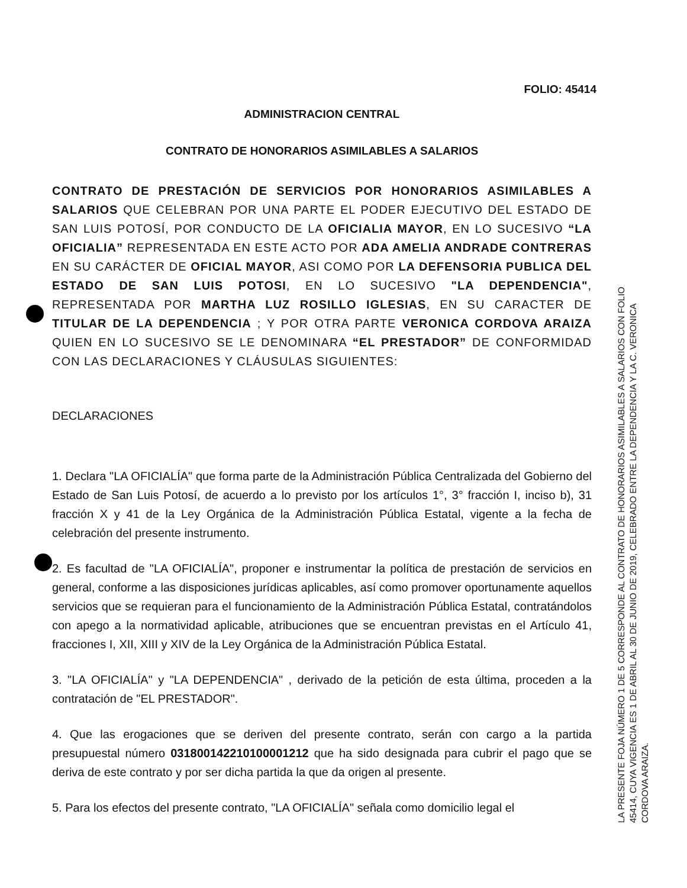FOLIO: 45414
ADMINISTRACION CENTRAL
CONTRATO DE HONORARIOS ASIMILABLES A SALARIOS
CONTRATO DE PRESTACIÓN DE SERVICIOS POR HONORARIOS ASIMILABLES A SALARIOS QUE CELEBRAN POR UNA PARTE EL PODER EJECUTIVO DEL ESTADO DE SAN LUIS POTOSÍ, POR CONDUCTO DE LA OFICIALIA MAYOR, EN LO SUCESIVO “LA OFICIALIA” REPRESENTADA EN ESTE ACTO POR ADA AMELIA ANDRADE CONTRERAS EN SU CARÁCTER DE OFICIAL MAYOR, ASI COMO POR LA DEFENSORIA PUBLICA DEL ESTADO DE SAN LUIS POTOSI, EN LO SUCESIVO "LA DEPENDENCIA", REPRESENTADA POR MARTHA LUZ ROSILLO IGLESIAS, EN SU CARACTER DE TITULAR DE LA DEPENDENCIA ; Y POR OTRA PARTE VERONICA CORDOVA ARAIZA QUIEN EN LO SUCESIVO SE LE DENOMINARA “EL PRESTADOR” DE CONFORMIDAD CON LAS DECLARACIONES Y CLÁUSULAS SIGUIENTES:
DECLARACIONES
1. Declara "LA OFICIALÍA" que forma parte de la Administración Pública Centralizada del Gobierno del Estado de San Luis Potosí, de acuerdo a lo previsto por los artículos 1°, 3° fracción I, inciso b), 31 fracción X y 41 de la Ley Orgánica de la Administración Pública Estatal, vigente a la fecha de celebración del presente instrumento.
2. Es facultad de "LA OFICIALÍA", proponer e instrumentar la política de prestación de servicios en general, conforme a las disposiciones jurídicas aplicables, así como promover oportunamente aquellos servicios que se requieran para el funcionamiento de la Administración Pública Estatal, contratándolos con apego a la normatividad aplicable, atribuciones que se encuentran previstas en el Artículo 41, fracciones I, XII, XIII y XIV de la Ley Orgánica de la Administración Pública Estatal.
3. "LA OFICIALÍA" y "LA DEPENDENCIA" , derivado de la petición de esta última, proceden a la contratación de "EL PRESTADOR".
4. Que las erogaciones que se deriven del presente contrato, serán con cargo a la partida presupuestal número 03180014221010000121​2 que ha sido designada para cubrir el pago que se deriva de este contrato y por ser dicha partida la que da origen al presente.
5. Para los efectos del presente contrato, "LA OFICIALÍA" señala como domicilio legal el
LA PRESENTE FOJA NÚMERO 1 DE 5 CORRESPONDE AL CONTRATO DE HONORARIOS ASIMILABLES A SALARIOS CON FOLIO
45414, CUYA VIGENCIA ES 1 DE ABRIL AL 30 DE JUNIO DE 2019, CELEBRADO ENTRE LA DEPENDENCIA Y LA C. VERONICA
CORDOVA ARAIZA.